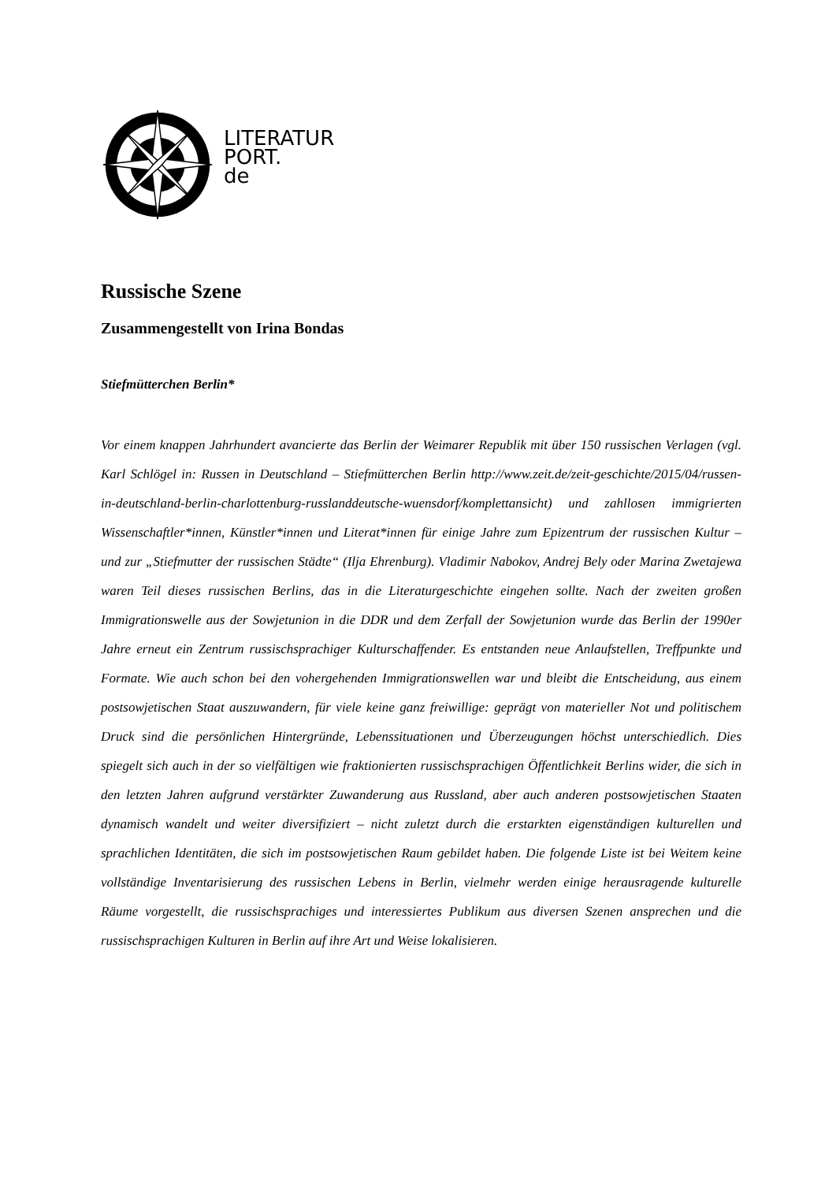LITERATUR
PORT.
de
Russische Szene
Zusammengestellt von Irina Bondas
Stiefmütterchen Berlin*
Vor einem knappen Jahrhundert avancierte das Berlin der Weimarer Republik mit über 150 russischen Verlagen (vgl. Karl Schlögel in: Russen in Deutschland – Stiefmütterchen Berlin http://www.zeit.de/zeit-geschichte/2015/04/russen-in-deutschland-berlin-charlottenburg-russlanddeutsche-wuensdorf/komplettansicht) und zahllosen immigrierten Wissenschaftler*innen, Künstler*innen und Literat*innen für einige Jahre zum Epizentrum der russischen Kultur – und zur „Stiefmutter der russischen Städte“ (Ilja Ehrenburg). Vladimir Nabokov, Andrej Bely oder Marina Zwetajewa waren Teil dieses russischen Berlins, das in die Literaturgeschichte eingehen sollte. Nach der zweiten großen Immigrationswelle aus der Sowjetunion in die DDR und dem Zerfall der Sowjetunion wurde das Berlin der 1990er Jahre erneut ein Zentrum russischsprachiger Kulturschaffender. Es entstanden neue Anlaufstellen, Treffpunkte und Formate. Wie auch schon bei den vohergehenden Immigrationswellen war und bleibt die Entscheidung, aus einem postsowjetischen Staat auszuwandern, für viele keine ganz freiwillige: geprägt von materieller Not und politischem Druck sind die persönlichen Hintergründe, Lebenssituationen und Überzeugungen höchst unterschiedlich. Dies spiegelt sich auch in der so vielfältigen wie fraktionierten russischsprachigen Öffentlichkeit Berlins wider, die sich in den letzten Jahren aufgrund verstärkter Zuwanderung aus Russland, aber auch anderen postsowjetischen Staaten dynamisch wandelt und weiter diversifiziert – nicht zuletzt durch die erstarkten eigenständigen kulturellen und sprachlichen Identitäten, die sich im postsowjetischen Raum gebildet haben. Die folgende Liste ist bei Weitem keine vollständige Inventarisierung des russischen Lebens in Berlin, vielmehr werden einige herausragende kulturelle Räume vorgestellt, die russischsprachiges und interessiertes Publikum aus diversen Szenen ansprechen und die russischsprachigen Kulturen in Berlin auf ihre Art und Weise lokalisieren.